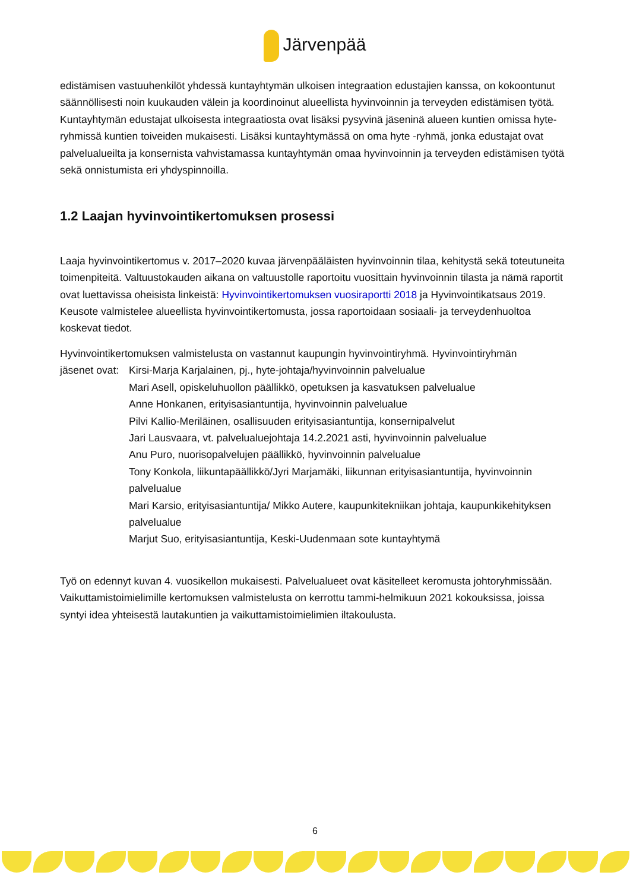Järvenpää
edistämisen vastuuhenkilöt yhdessä kuntayhtymän ulkoisen integraation edustajien kanssa, on kokoontunut säännöllisesti noin kuukauden välein ja koordinoinut alueellista hyvinvoinnin ja terveyden edistämisen työtä. Kuntayhtymän edustajat ulkoisesta integraatiosta ovat lisäksi pysyvinä jäseninä alueen kuntien omissa hyte-ryhmissä kuntien toiveiden mukaisesti. Lisäksi kuntayhtymässä on oma hyte -ryhmä, jonka edustajat ovat palvelualueilta ja konsernista vahvistamassa kuntayhtymän omaa hyvinvoinnin ja terveyden edistämisen työtä sekä onnistumista eri yhdyspinnoilla.
1.2 Laajan hyvinvointikertomuksen prosessi
Laaja hyvinvointikertomus v. 2017–2020 kuvaa järvenpääläisten hyvinvoinnin tilaa, kehitystä sekä toteutuneita toimenpiteitä. Valtuustokauden aikana on valtuustolle raportoitu vuosittain hyvinvoinnin tilasta ja nämä raportit ovat luettavissa oheisista linkeistä: Hyvinvointikertomuksen vuosiraportti 2018 ja Hyvinvointikatsaus 2019. Keusote valmistelee alueellista hyvinvointikertomusta, jossa raportoidaan sosiaali- ja terveydenhuoltoa koskevat tiedot.
Hyvinvointikertomuksen valmistelusta on vastannut kaupungin hyvinvointiryhmä. Hyvinvointiryhmän
jäsenet ovat:
Kirsi-Marja Karjalainen, pj., hyte-johtaja/hyvinvoinnin palvelualue
Mari Asell, opiskeluhuollon päällikkö, opetuksen ja kasvatuksen palvelualue
Anne Honkanen, erityisasiantuntija, hyvinvoinnin palvelualue
Pilvi Kallio-Meriläinen, osallisuuden erityisasiantuntija, konsernipalvelut
Jari Lausvaara, vt. palvelualuejohtaja 14.2.2021 asti, hyvinvoinnin palvelualue
Anu Puro, nuorisopalvelujen päällikkö, hyvinvoinnin palvelualue
Tony Konkola, liikuntapäällikkö/Jyri Marjamäki, liikunnan erityisasiantuntija, hyvinvoinnin palvelualue
Mari Karsio, erityisasiantuntija/ Mikko Autere, kaupunkitekniikan johtaja, kaupunkikehityksen palvelualue
Marjut Suo, erityisasiantuntija, Keski-Uudenmaan sote kuntayhtymä
Työ on edennyt kuvan 4. vuosikellon mukaisesti. Palvelualueet ovat käsitelleet keromusta johtoryhmissään. Vaikuttamistoimielimille kertomuksen valmistelusta on kerrottu tammi-helmikuun 2021 kokouksissa, joissa syntyi idea yhteisestä lautakuntien ja vaikuttamistoimielimien iltakoulusta.
6